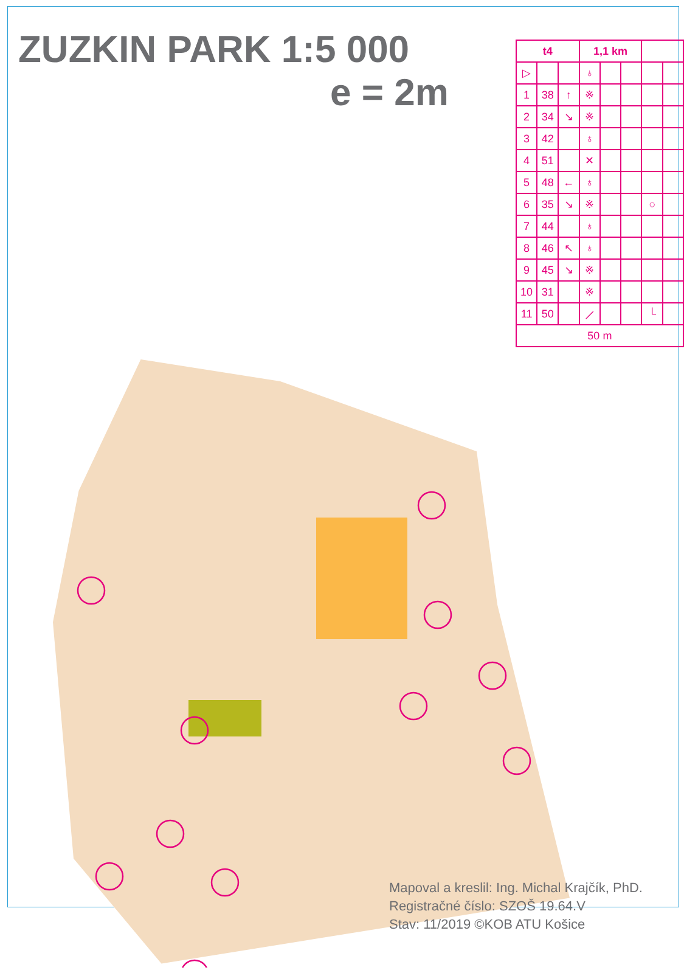ZUZKIN PARK 1:5 000
e = 2m
| t4 | | | 1,1 km | | | | |
| --- | --- | --- | --- | --- | --- | --- | --- |
| ▷ | | | ♁ | | | | |
| 1 | 38 | ↑ | ※ | | | | |
| 2 | 34 | ↘ | ※ | | | | |
| 3 | 42 | | ♁ | | | | |
| 4 | 51 | | ✕ | | | | |
| 5 | 48 | ← | ♁ | | | | |
| 6 | 35 | ↘ | ※ | | | ○ | |
| 7 | 44 | | ♁ | | | | |
| 8 | 46 | ↖ | ♁ | | | | |
| 9 | 45 | ↘ | ※ | | | | |
| 10 | 31 | | ※ | | | | |
| 11 | 50 | | ⟋ | | | └ | |
| 50 m | | | | | | | |
Mapoval a kreslil: Ing. Michal Krajčík, PhD.
Registračné číslo: SZOŠ 19.64.V
Stav: 11/2019 ©KOB ATU Košice